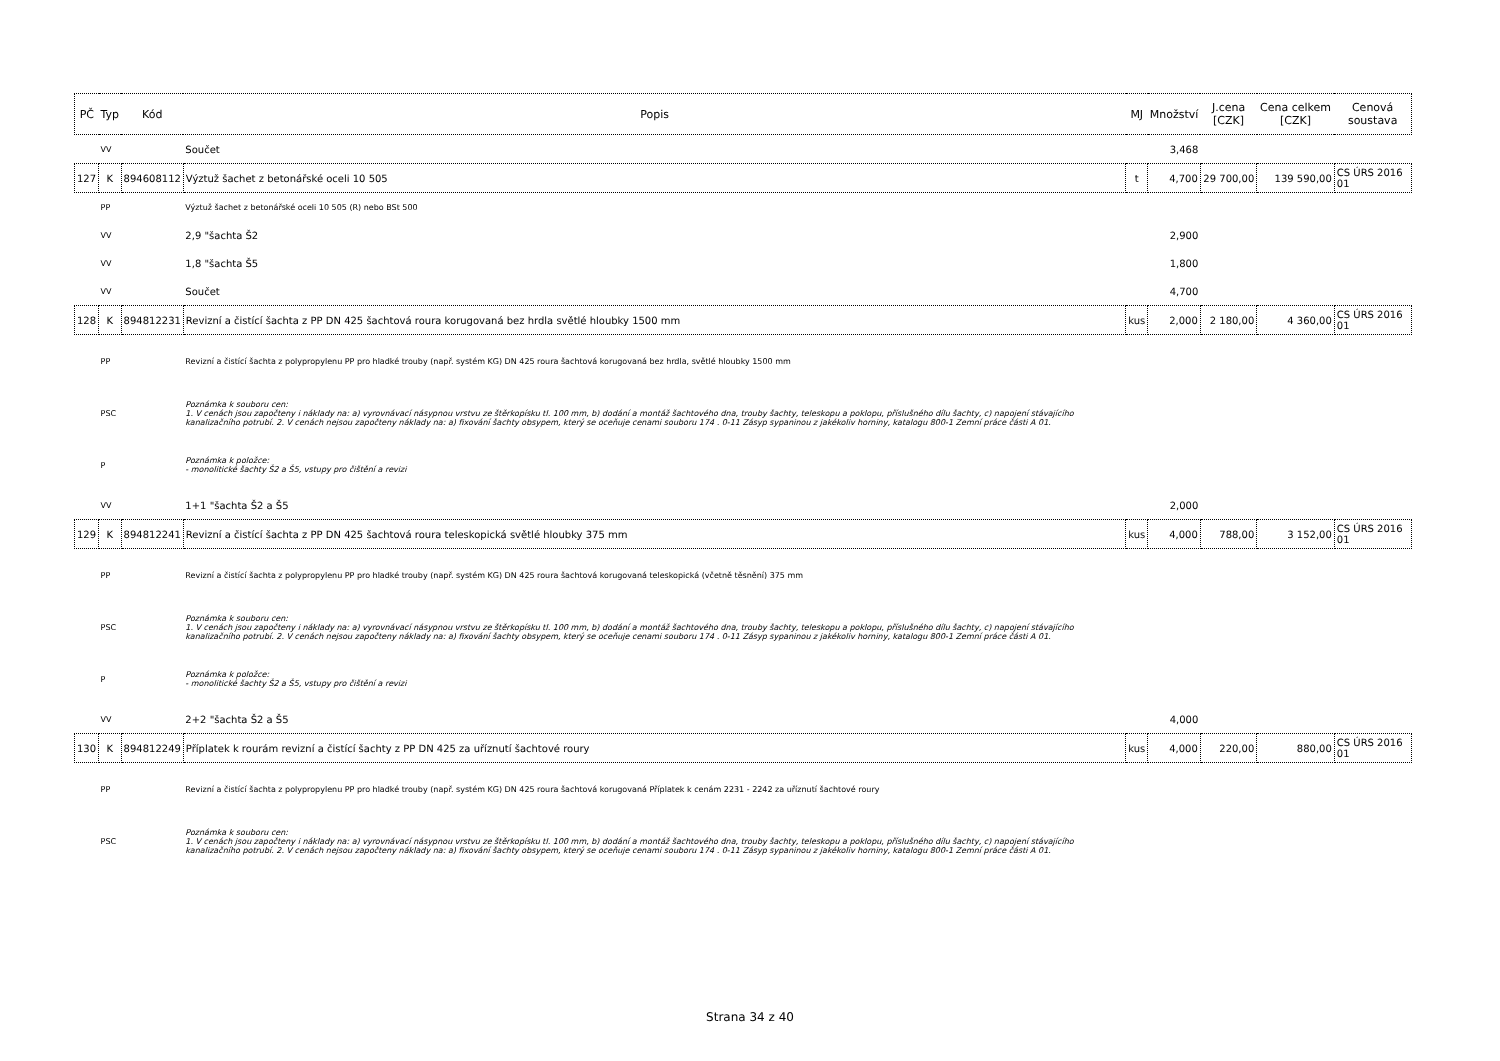| PČ | Typ | Kód | Popis | MJ | Množství | J.cena [CZK] | Cena celkem [CZK] | Cenová soustava |
| --- | --- | --- | --- | --- | --- | --- | --- | --- |
| | VV | | Součet | | 3,468 | | | |
| 127 | K | 894608112 | Výztuž šachet z betonářské oceli 10 505 | t | 4,700 | 29 700,00 | 139 590,00 | CS ÚRS 2016 01 |
| | PP | | Výztuž šachet z betonářské oceli 10 505 (R) nebo BSt 500 | | | | | |
| | VV | | 2,9 "šachta Š2 | | 2,900 | | | |
| | VV | | 1,8 "šachta Š5 | | 1,800 | | | |
| | VV | | Součet | | 4,700 | | | |
| 128 | K | 894812231 | Revizní a čistící šachta z PP DN 425 šachtová roura korugovaná bez hrdla světlé hloubky 1500 mm | kus | 2,000 | 2 180,00 | 4 360,00 | CS ÚRS 2016 01 |
| | PP | | Revizní a čistící šachta z polypropylenu PP pro hladké trouby (např. systém KG) DN 425 roura šachtová korugovaná bez hrdla, světlé hloubky 1500 mm | | | | | |
| | PSC | | Poznámka k souboru cen: 1. V cenách jsou započteny i náklady na: a) vyrovnávací násypnou vrstvu ze štěrkopísku tl. 100 mm, b) dodání a montáž šachtového dna, trouby šachty, teleskopu a poklopu, příslušného dílu šachty, c) napojení stávajícího kanalizačního potrubí. 2. V cenách nejsou započteny náklady na: a) fixování šachty obsypem, který se oceňuje cenami souboru 174 . 0-11 Zásyp sypaninou z jakékoliv horniny, katalogu 800-1 Zemní práce části A 01. | | | | | |
| | P | | Poznámka k položce: - monolitické šachty Š2 a Š5, vstupy pro čištění a revizi | | | | | |
| | VV | | 1+1 "šachta Š2 a Š5 | | 2,000 | | | |
| 129 | K | 894812241 | Revizní a čistící šachta z PP DN 425 šachtová roura teleskopická světlé hloubky 375 mm | kus | 4,000 | 788,00 | 3 152,00 | CS ÚRS 2016 01 |
| | PP | | Revizní a čistící šachta z polypropylenu PP pro hladké trouby (např. systém KG) DN 425 roura šachtová korugovaná teleskopická (včetně těsnění) 375 mm | | | | | |
| | PSC | | Poznámka k souboru cen: 1. V cenách jsou započteny i náklady na: a) vyrovnávací násypnou vrstvu ze štěrkopísku tl. 100 mm, b) dodání a montáž šachtového dna, trouby šachty, teleskopu a poklopu, příslušného dílu šachty, c) napojení stávajícího kanalizačního potrubí. 2. V cenách nejsou započteny náklady na: a) fixování šachty obsypem, který se oceňuje cenami souboru 174 . 0-11 Zásyp sypaninou z jakékoliv horniny, katalogu 800-1 Zemní práce části A 01. | | | | | |
| | P | | Poznámka k položce: - monolitické šachty Š2 a Š5, vstupy pro čištění a revizi | | | | | |
| | VV | | 2+2 "šachta Š2 a Š5 | | 4,000 | | | |
| 130 | K | 894812249 | Příplatek k rourám revizní a čistící šachty z PP DN 425 za uříznutí šachtové roury | kus | 4,000 | 220,00 | 880,00 | CS ÚRS 2016 01 |
| | PP | | Revizní a čistící šachta z polypropylenu PP pro hladké trouby (např. systém KG) DN 425 roura šachtová korugovaná Příplatek k cenám 2231 - 2242 za uříznutí šachtové roury | | | | | |
| | PSC | | Poznámka k souboru cen: 1. V cenách jsou započteny i náklady na: a) vyrovnávací násypnou vrstvu ze štěrkopísku tl. 100 mm, b) dodání a montáž šachtového dna, trouby šachty, teleskopu a poklopu, příslušného dílu šachty, c) napojení stávajícího kanalizačního potrubí. 2. V cenách nejsou započteny náklady na: a) fixování šachty obsypem, který se oceňuje cenami souboru 174 . 0-11 Zásyp sypaninou z jakékoliv horniny, katalogu 800-1 Zemní práce části A 01. | | | | | |
Strana 34 z 40